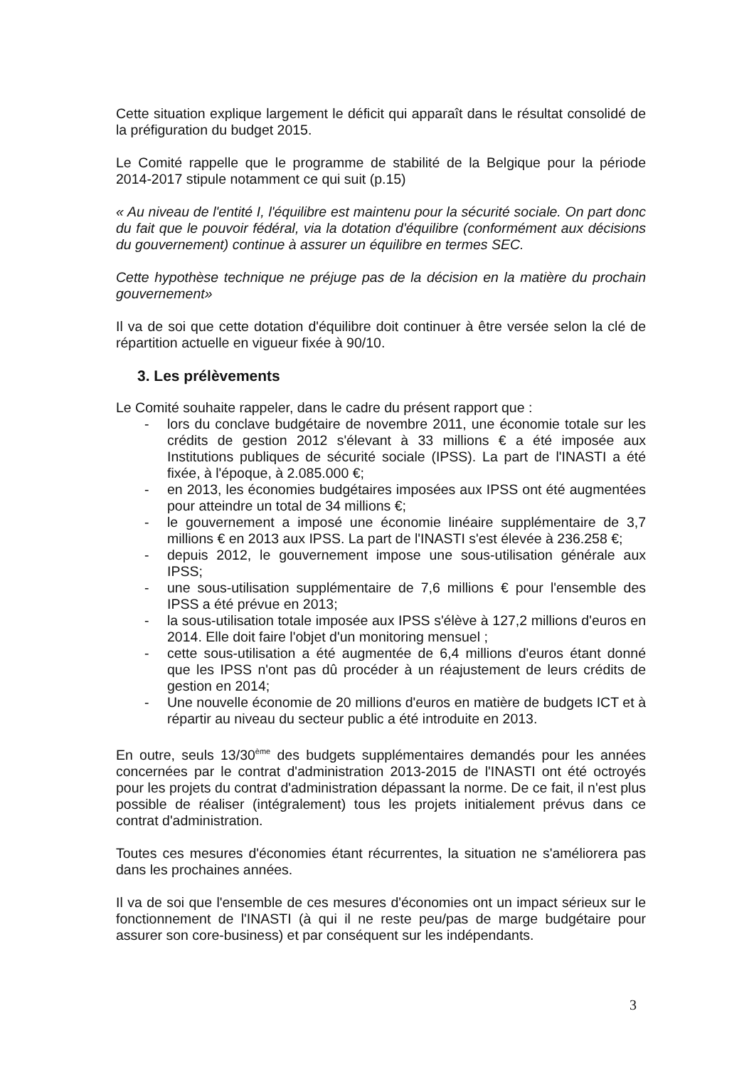Cette situation explique largement le déficit qui apparaît dans le résultat consolidé de la préfiguration du budget 2015.
Le Comité rappelle que le programme de stabilité de la Belgique pour la période 2014-2017 stipule notamment ce qui suit (p.15)
« Au niveau de l'entité I, l'équilibre est maintenu pour la sécurité sociale. On part donc du fait que le pouvoir fédéral, via la dotation d'équilibre (conformément aux décisions du gouvernement) continue à assurer un équilibre en termes SEC.
Cette hypothèse technique ne préjuge pas de la décision en la matière du prochain gouvernement»
Il va de soi que cette dotation d'équilibre doit continuer à être versée selon la clé de répartition actuelle en vigueur fixée à 90/10.
3. Les prélèvements
Le Comité souhaite rappeler, dans le cadre du présent rapport que :
- lors du conclave budgétaire de novembre 2011, une économie totale sur les crédits de gestion 2012 s'élevant à 33 millions € a été imposée aux Institutions publiques de sécurité sociale (IPSS). La part de l'INASTI a été fixée, à l'époque, à 2.085.000 €;
- en 2013, les économies budgétaires imposées aux IPSS ont été augmentées pour atteindre un total de 34 millions €;
- le gouvernement a imposé une économie linéaire supplémentaire de 3,7 millions € en 2013 aux IPSS. La part de l'INASTI s'est élevée à 236.258 €;
- depuis 2012, le gouvernement impose une sous-utilisation générale aux IPSS;
- une sous-utilisation supplémentaire de 7,6 millions € pour l'ensemble des IPSS a été prévue en 2013;
- la sous-utilisation totale imposée aux IPSS s'élève à 127,2 millions d'euros en 2014. Elle doit faire l'objet d'un monitoring mensuel ;
- cette sous-utilisation a été augmentée de 6,4 millions d'euros étant donné que les IPSS n'ont pas dû procéder à un réajustement de leurs crédits de gestion en 2014;
- Une nouvelle économie de 20 millions d'euros en matière de budgets ICT et à répartir au niveau du secteur public a été introduite en 2013.
En outre, seuls 13/30<sup>ème</sup> des budgets supplémentaires demandés pour les années concernées par le contrat d'administration 2013-2015 de l'INASTI ont été octroyés pour les projets du contrat d'administration dépassant la norme. De ce fait, il n'est plus possible de réaliser (intégralement) tous les projets initialement prévus dans ce contrat d'administration.
Toutes ces mesures d'économies étant récurrentes, la situation ne s'améliorera pas dans les prochaines années.
Il va de soi que l'ensemble de ces mesures d'économies ont un impact sérieux sur le fonctionnement de l'INASTI (à qui il ne reste peu/pas de marge budgétaire pour assurer son core-business) et par conséquent sur les indépendants.
3